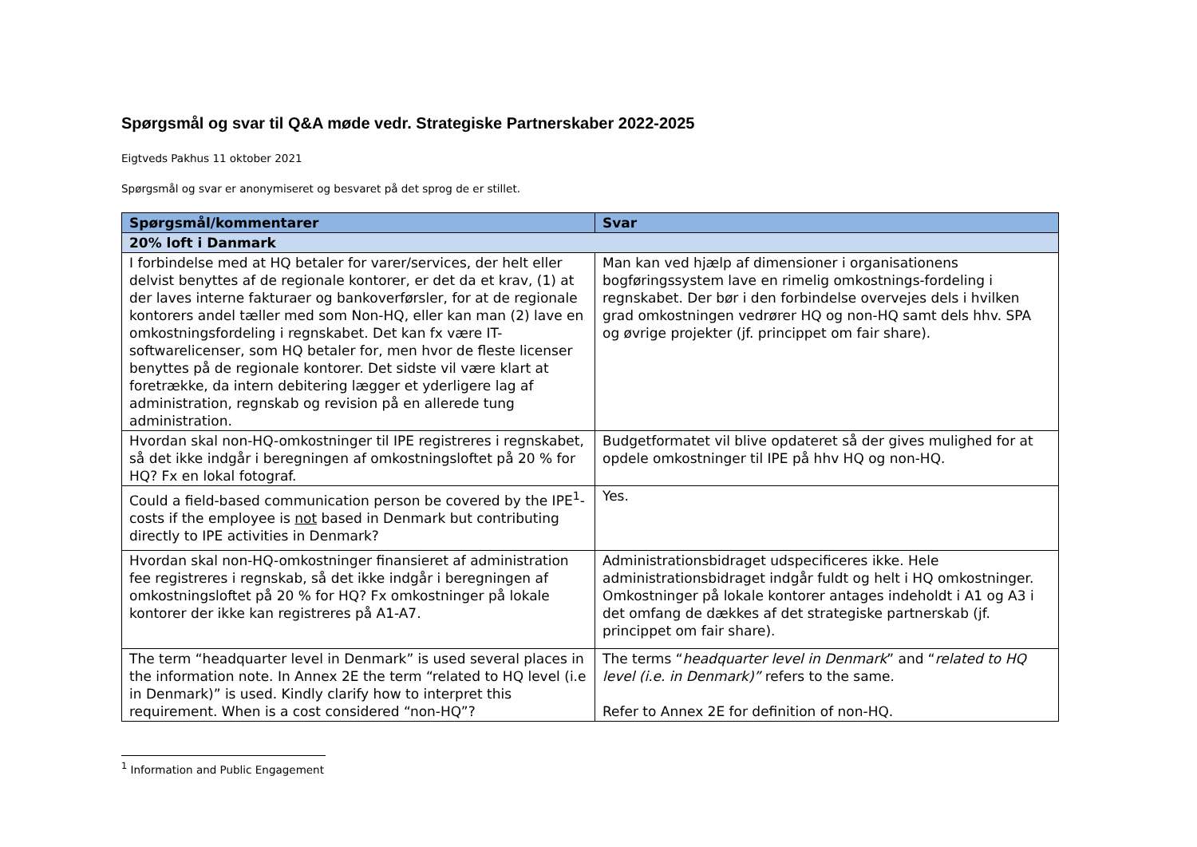Spørgsmål og svar til Q&A møde vedr. Strategiske Partnerskaber 2022-2025
Eigtveds Pakhus 11 oktober 2021
Spørgsmål og svar er anonymiseret og besvaret på det sprog de er stillet.
| Spørgsmål/kommentarer | Svar |
| --- | --- |
| 20% loft i Danmark | |
| I forbindelse med at HQ betaler for varer/services, der helt eller delvist benyttes af de regionale kontorer, er det da et krav, (1) at der laves interne fakturaer og bankoverførsler, for at de regionale kontorers andel tæller med som Non-HQ, eller kan man (2) lave en omkostningsfordeling i regnskabet. Det kan fx være IT-softwarelicenser, som HQ betaler for, men hvor de fleste licenser benyttes på de regionale kontorer. Det sidste vil være klart at foretrække, da intern debitering lægger et yderligere lag af administration, regnskab og revision på en allerede tung administration. | Man kan ved hjælp af dimensioner i organisationens bogføringssystem lave en rimelig omkostnings-fordeling i regnskabet. Der bør i den forbindelse overvejes dels i hvilken grad omkostningen vedrører HQ og non-HQ samt dels hhv. SPA og øvrige projekter (jf. princippet om fair share). |
| Hvordan skal non-HQ-omkostninger til IPE registreres i regnskabet, så det ikke indgår i beregningen af omkostningsloftet på 20 % for HQ? Fx en lokal fotograf. | Budgetformatet vil blive opdateret så der gives mulighed for at opdele omkostninger til IPE på hhv HQ og non-HQ. |
| Could a field-based communication person be covered by the IPE<sup>1</sup>-costs if the employee is not based in Denmark but contributing directly to IPE activities in Denmark? | Yes. |
| Hvordan skal non-HQ-omkostninger finansieret af administration fee registreres i regnskab, så det ikke indgår i beregningen af omkostningsloftet på 20 % for HQ? Fx omkostninger på lokale kontorer der ikke kan registreres på A1-A7. | Administrationsbidraget udspecificeres ikke. Hele administrationsbidraget indgår fuldt og helt i HQ omkostninger. Omkostninger på lokale kontorer antages indeholdt i A1 og A3 i det omfang de dækkes af det strategiske partnerskab (jf. princippet om fair share). |
| The term “headquarter level in Denmark” is used several places in the information note. In Annex 2E the term “related to HQ level (i.e in Denmark)” is used. Kindly clarify how to interpret this requirement. When is a cost considered “non-HQ”? | The terms “ headquarter level in Denmark ” and “ related to HQ level (i.e. in Denmark)” refers to the same. Refer to Annex 2E for definition of non-HQ. |
<sup>1</sup> Information and Public Engagement